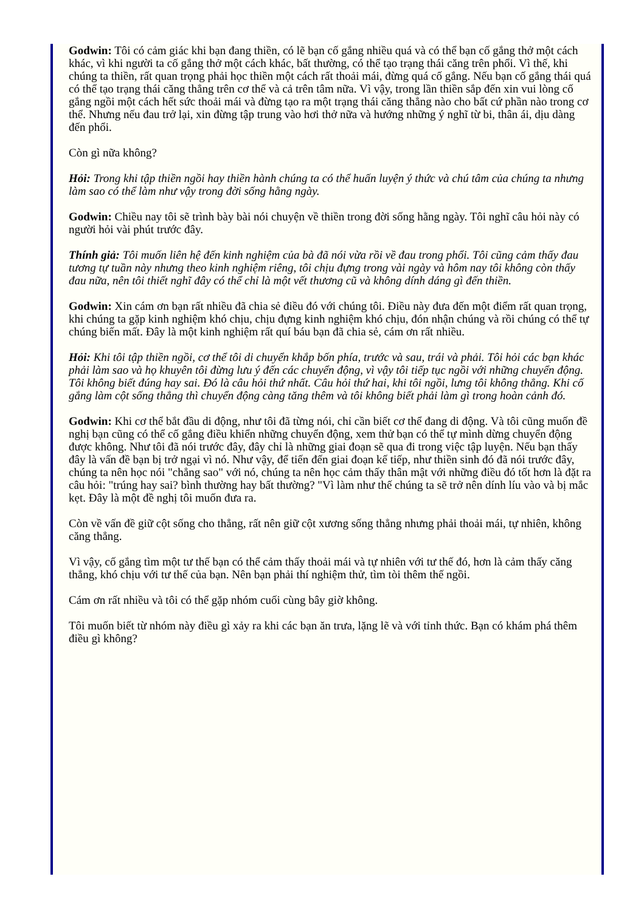Godwin: Tôi có cảm giác khi bạn đang thiền, có lẽ bạn cố gắng nhiều quá và có thể bạn cố gắng thở một cách khác, vì khi người ta cố gắng thở một cách khác, bất thường, có thể tạo trạng thái căng trên phổi. Vì thế, khi chúng ta thiền, rất quan trọng phải học thiền một cách rất thoải mái, đừng quá cố gắng. Nếu bạn cố gắng thái quá có thể tạo trạng thái căng thẳng trên cơ thể và cả trên tâm nữa. Vì vậy, trong lần thiền sắp đến xin vui lòng cố gắng ngồi một cách hết sức thoải mái và đừng tạo ra một trạng thái căng thẳng nào cho bất cứ phần nào trong cơ thể. Nhưng nếu đau trở lại, xin đừng tập trung vào hơi thở nữa và hướng những ý nghĩ từ bi, thân ái, dịu dàng đến phổi.
Còn gì nữa không?
Hỏi: Trong khi tập thiền ngồi hay thiền hành chúng ta có thể huấn luyện ý thức và chú tâm của chúng ta nhưng làm sao có thể làm như vậy trong đời sống hằng ngày.
Godwin: Chiều nay tôi sẽ trình bày bài nói chuyện về thiền trong đời sống hằng ngày. Tôi nghĩ câu hỏi này có người hỏi vài phút trước đây.
Thính giả: Tôi muốn liên hệ đến kinh nghiệm của bà đã nói vừa rồi về đau trong phổi. Tôi cũng cảm thấy đau tương tự tuần này nhưng theo kinh nghiệm riêng, tôi chịu đựng trong vài ngày và hôm nay tôi không còn thấy đau nữa, nên tôi thiết nghĩ đây có thể chỉ là một vết thương cũ và không dính dáng gì đến thiền.
Godwin: Xin cám ơn bạn rất nhiều đã chia sẻ điều đó với chúng tôi. Điều này đưa đến một điểm rất quan trọng, khi chúng ta gặp kinh nghiệm khó chịu, chịu đựng kinh nghiệm khó chịu, đón nhận chúng và rồi chúng có thể tự chúng biến mất. Đây là một kinh nghiệm rất quí báu bạn đã chia sẻ, cám ơn rất nhiều.
Hỏi: Khi tôi tập thiền ngồi, cơ thể tôi di chuyển khắp bốn phía, trước và sau, trái và phải. Tôi hỏi các bạn khác phải làm sao và họ khuyên tôi đừng lưu ý đến các chuyển động, vì vậy tôi tiếp tục ngồi với những chuyển động. Tôi không biết đúng hay sai. Đó là câu hỏi thứ nhất. Câu hỏi thứ hai, khi tôi ngồi, lưng tôi không thẳng. Khi cố gắng làm cột sống thẳng thì chuyển động càng tăng thêm và tôi không biết phải làm gì trong hoàn cảnh đó.
Godwin: Khi cơ thể bắt đầu di động, như tôi đã từng nói, chỉ cần biết cơ thể đang di động. Và tôi cũng muốn đề nghị bạn cũng có thể cố gắng điều khiển những chuyển động, xem thử bạn có thể tự mình dừng chuyển động được không. Như tôi đã nói trước đây, đây chỉ là những giai đoạn sẽ qua đi trong việc tập luyện. Nếu bạn thấy đây là vấn đề bạn bị trở ngại vì nó. Như vậy, để tiến đến giai đoạn kế tiếp, như thiền sinh đó đã nói trước đây, chúng ta nên học nói "chẳng sao" với nó, chúng ta nên học cảm thấy thân mật với những điều đó tốt hơn là đặt ra câu hỏi: "trúng hay sai? bình thường hay bất thường? "Vì làm như thế chúng ta sẽ trở nên dính líu vào và bị mắc kẹt. Đây là một đề nghị tôi muốn đưa ra.
Còn về vấn đề giữ cột sống cho thẳng, rất nên giữ cột xương sống thẳng nhưng phải thoải mái, tự nhiên, không căng thẳng.
Vì vậy, cố gắng tìm một tư thế bạn có thể cảm thấy thoải mái và tự nhiên với tư thế đó, hơn là cảm thấy căng thẳng, khó chịu với tư thế của bạn. Nên bạn phải thí nghiệm thử, tìm tòi thêm thế ngồi.
Cám ơn rất nhiều và tôi có thể gặp nhóm cuối cùng bây giờ không.
Tôi muốn biết từ nhóm này điều gì xảy ra khi các bạn ăn trưa, lặng lẽ và với tỉnh thức. Bạn có khám phá thêm điều gì không?